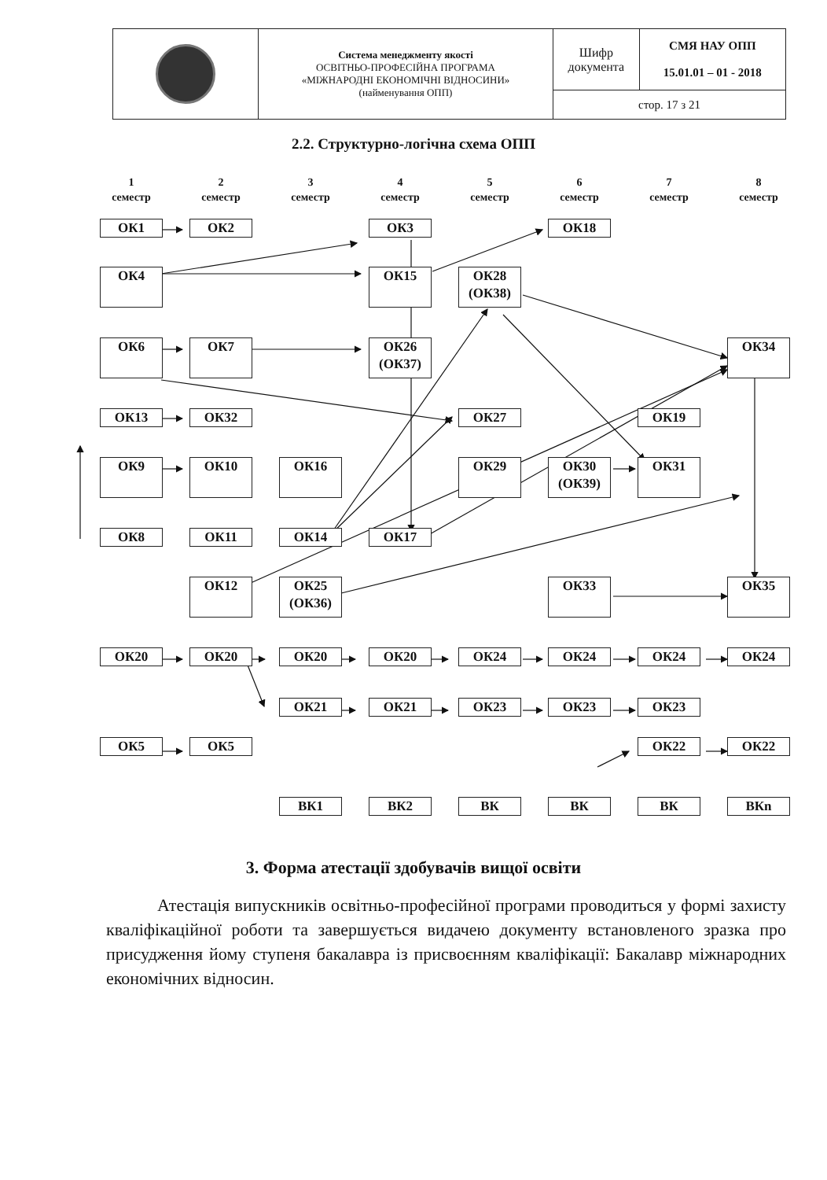| | Система менеджменту якості ОСВІТНЬО-ПРОФЕСІЙНА ПРОГРАМА «МІЖНАРОДНІ ЕКОНОМІЧНІ ВІДНОСИНИ» (найменування ОПП) | Шифр документа | СМЯ НАУ ОПП 15.01.01 – 01 - 2018 |
| | | стор. 17 з 21 | |
2.2. Структурно-логічна схема ОПП
1
семестр
2
семестр
3
семестр
4
семестр
5
семестр
6
семестр
7
семестр
8
семестр
ОК1
ОК2
ОК3
ОК18
ОК4
ОК15
ОК28
(ОК38)
ОК6
ОК7
ОК26
(ОК37)
ОК34
ОК13
ОК32
ОК27
ОК19
ОК9
ОК10
ОК16
ОК29
ОК30
(ОК39)
ОК31
ОК8
ОК11
ОК14
ОК17
ОК12
ОК25
(ОК36)
ОК33
ОК35
ОК20
ОК20
ОК20
ОК20
ОК24
ОК24
ОК24
ОК24
ОК21
ОК21
ОК23
ОК23
ОК23
ОК5
ОК5
ОК22
ОК22
ВК1
ВК2
ВК
ВК
ВК
ВКn
3. Форма атестації здобувачів вищої освіти
Атестація випускників освітньо-професійної програми проводиться у формі захисту кваліфікаційної роботи та завершується видачею документу встановленого зразка про присудження йому ступеня бакалавра із присвоєнням кваліфікації: Бакалавр міжнародних економічних відносин.